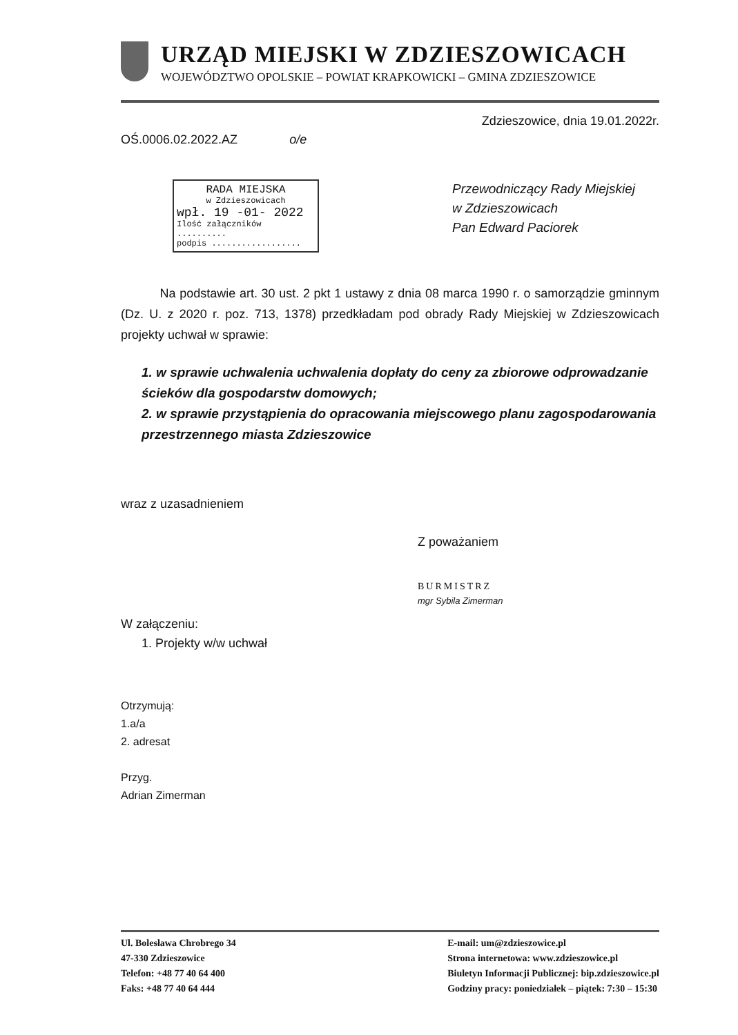URZĄD MIEJSKI W ZDZIESZOWICACH
WOJEWÓDZTWO OPOLSKIE – POWIAT KRAPKOWICKI – GMINA ZDZIESZOWICE
Zdzieszowice, dnia 19.01.2022r.
OŚ.0006.02.2022.AZ o/e
RADA MIEJSKA
w Zdzieszowicach
wpł. 19 -01- 2022
Ilość załączników ..........
podpis ..................
Przewodniczący Rady Miejskiej
w Zdzieszowicach
Pan Edward Paciorek
Na podstawie art. 30 ust. 2 pkt 1 ustawy z dnia 08 marca 1990 r. o samorządzie gminnym (Dz. U. z 2020 r. poz. 713, 1378) przedkładam pod obrady Rady Miejskiej w Zdzieszowicach projekty uchwał w sprawie:
1. w sprawie uchwalenia uchwalenia dopłaty do ceny za zbiorowe odprowadzanie ścieków dla gospodarstw domowych;
2. w sprawie przystąpienia do opracowania miejscowego planu zagospodarowania przestrzennego miasta Zdzieszowice
wraz z uzasadnieniem
Z poważaniem
BURMISTRZ
mgr Sybila Zimerman
W załączeniu:
1. Projekty w/w uchwał
Otrzymują:
1.a/a
2. adresat
Przyg.
Adrian Zimerman
Ul. Bolesława Chrobrego 34
47-330 Zdzieszowice
Telefon: +48 77 40 64 400
Faks: +48 77 40 64 444
E-mail: um@zdzieszowice.pl
Strona internetowa: www.zdzieszowice.pl
Biuletyn Informacji Publicznej: bip.zdzieszowice.pl
Godziny pracy: poniedziałek – piątek: 7:30 – 15:30